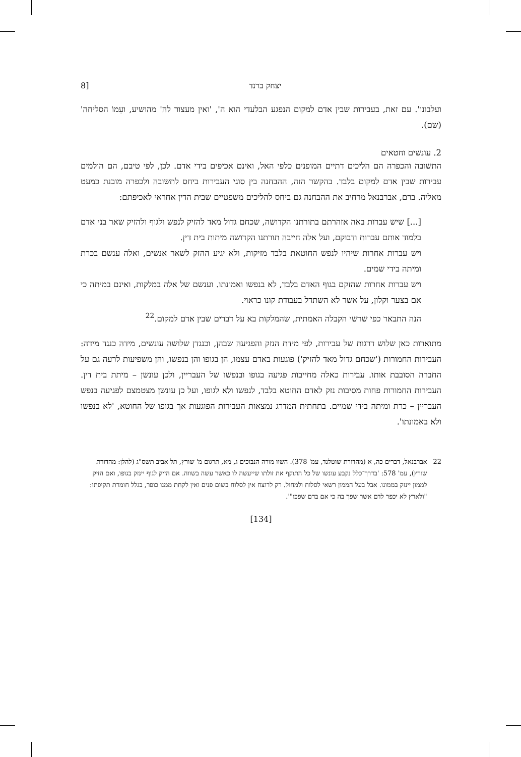יצחק ברנד [8
ועלבונו'. עם זאת, בעבירות שבין אדם למקום הנפגע הבלעדי הוא ה', 'ואין מעצור לה' מהושיע, ועִמוֹ הסליחה' (שם).
2. עונשים וחטאים
התשובה והכפרה הם הליכים דתיים המופנים כלפי האל, ואינם אכיפים בידי אדם. לכן, לפי טיבם, הם הולמים עבירות שבין אדם למקום בלבד. בהקשר הזה, ההבחנה בין סוגי העבירות ביחס לתשובה ולכפרה מובנת כמעט מאליה. ברם, אברבנאל מרחיב את ההבחנה גם ביחס להליכים משפטיים שבית הדין אחראי לאכיפתם:
[...] שיש עברות באה אזהרתם בתורתנו הקדושה, שכחם גדול מאד להזיק לנפש ולגוף ולהזיק שאר בני אדם בלמוד אותם עברות ודבוקם, ועל אלה חייבה תורתנו הקדושה מיתות בית דין.
ויש עברות אחרות שיהיו לנפש החוטאת בלבד מזיקות, ולא יגיע ההזק לשאר אנשים, ואלה ענשם בכרת ומיתה בידי שמים.
ויש עברות אחרות שהזקם בגוף האדם בלבד, לא בנפשו ואמונתו. וענשם של אלה במלקות, ואינם במיתה כי אם בצער וקלון, על אשר לא השתדל בעבודת קונו כראוי.
הנה התבאר כפי שרשי הקבלה האמתית, שהמלקות בא על דברים שבין אדם למקום.<sup>22</sup>
מתוארות כאן שלוש דרגות של עבירות, לפי מידת הנזק והפגיעה שבהן, וכנגדן שלושה עונשים, מידה כנגד מידה: העבירות החמורות ('שכחם גדול מאד להזיק') פוגעות באדם עצמו, הן בגופו והן בנפשו, והן משפיעות לרעה גם על החברה הסובבת אותו. עבירות כאלה מחייבות פגיעה בגופו ובנפשו של העבריין, ולכן עונשן – מיתת בית דין. העבירות החמורות פחות מסיבות נזק לאדם החוטא בלבד, לנפשו ולא לגופו, ועל כן עונשן מצטמצם לפגיעה בנפש העבריין – כרת ומיתה בידי שמיים. בתחתית המדרג נמצאות העבירות הפוגעות אך בגופו של החוטא, 'לא בנפשו ולא באמונתו'.
22 אברבנאל, דברים כה, א (מהדורת שוטלנד, עמ' 378). השוו מורה הנבוכים ג, מא, תרגום מ' שורץ, תל אביב תשס"ג (להלן: מהדורת שורץ), עמ' 578: 'בדרך־כלל נקבע עונשו של כל התוקף את זולתו שייעשה לו כאשר עשה בשווה. אם הזיק לגוף יינזק בגופו, ואם הזיק לממון יינזק בממונו. אבל בעל הממון רשאי לסלוח ולמחול. רק לרוצח אין לסלוח בשום פנים ואין לקחת ממנו כופר, בגלל חומרת תקיפתו: "ולארץ לא יכפר לדם אשר שפך בה כי אם בדם שפכו"'.
[134]